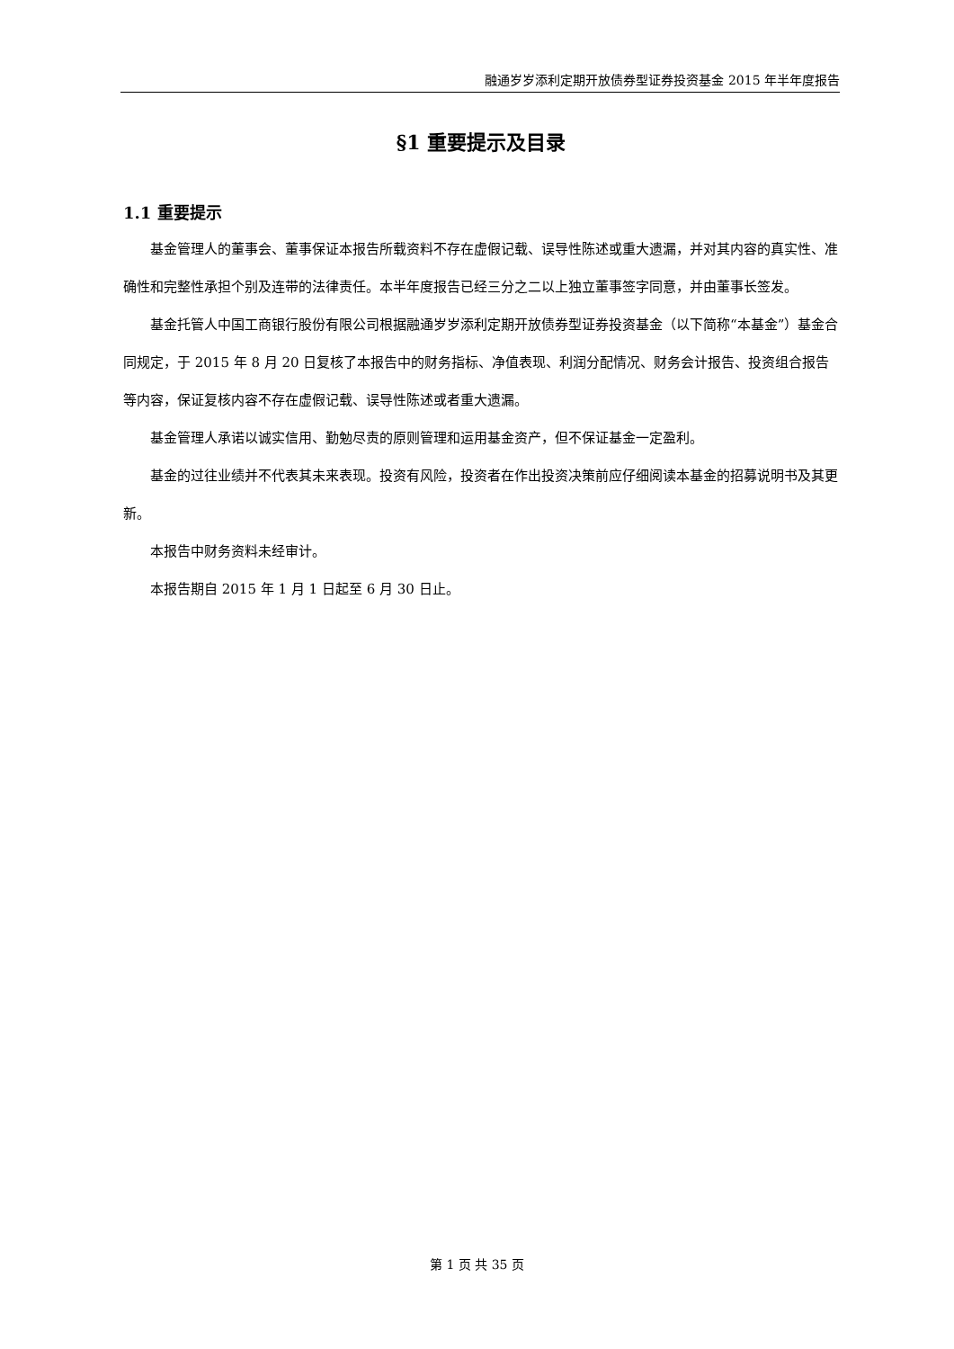融通岁岁添利定期开放债券型证券投资基金 2015 年半年度报告
§1 重要提示及目录
1.1 重要提示
基金管理人的董事会、董事保证本报告所载资料不存在虚假记载、误导性陈述或重大遗漏，并对其内容的真实性、准确性和完整性承担个别及连带的法律责任。本半年度报告已经三分之二以上独立董事签字同意，并由董事长签发。
基金托管人中国工商银行股份有限公司根据融通岁岁添利定期开放债券型证券投资基金（以下简称“本基金”）基金合同规定，于 2015 年 8 月 20 日复核了本报告中的财务指标、净值表现、利润分配情况、财务会计报告、投资组合报告等内容，保证复核内容不存在虚假记载、误导性陈述或者重大遗漏。
基金管理人承诺以诚实信用、勤勉尽责的原则管理和运用基金资产，但不保证基金一定盈利。
基金的过往业绩并不代表其未来表现。投资有风险，投资者在作出投资决策前应仔细阅读本基金的招募说明书及其更新。
本报告中财务资料未经审计。
本报告期自 2015 年 1 月 1 日起至 6 月 30 日止。
第 1 页 共 35 页